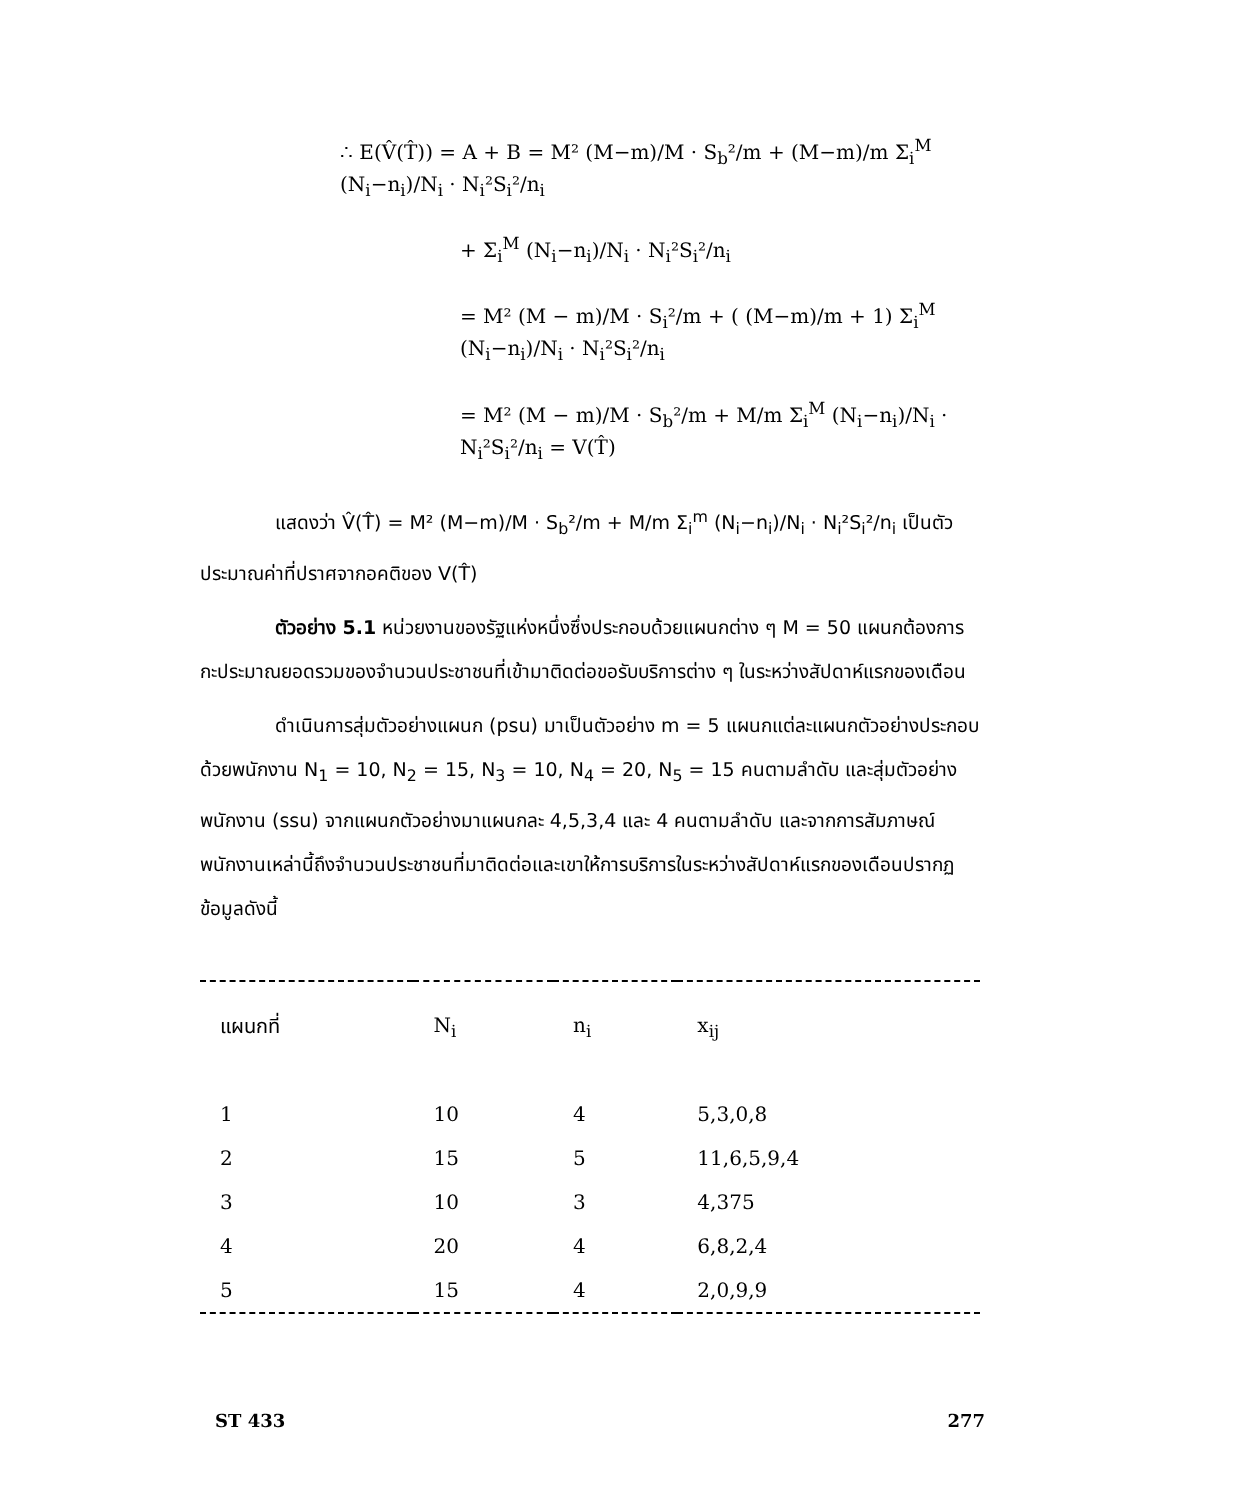∴ E(V̂(T̂)) = A + B = M² (M−m)/M · S<sub>b</sub>²/m + (M−m)/m Σ<sub>i</sub><sup>M</sup> (N<sub>i</sub>−n<sub>i</sub>)/N<sub>i</sub> · N<sub>i</sub>²S<sub>i</sub>²/n<sub>i</sub>
+ Σ<sub>i</sub><sup>M</sup> (N<sub>i</sub>−n<sub>i</sub>)/N<sub>i</sub> · N<sub>i</sub>²S<sub>i</sub>²/n<sub>i</sub>
= M² (M − m)/M · S<sub>i</sub>²/m + ( (M−m)/m + 1) Σ<sub>i</sub><sup>M</sup> (N<sub>i</sub>−n<sub>i</sub>)/N<sub>i</sub> · N<sub>i</sub>²S<sub>i</sub>²/n<sub>i</sub>
= M² (M − m)/M · S<sub>b</sub>²/m + M/m Σ<sub>i</sub><sup>M</sup> (N<sub>i</sub>−n<sub>i</sub>)/N<sub>i</sub> · N<sub>i</sub>²S<sub>i</sub>²/n<sub>i</sub> = V(T̂)
แสดงว่า V̂(T̂) = M² (M−m)/M · S<sub>b</sub>²/m + M/m Σ<sub>i</sub><sup>m</sup> (N<sub>i</sub>−n<sub>i</sub>)/N<sub>i</sub> · N<sub>i</sub>²S<sub>i</sub>²/n<sub>i</sub> เป็นตัวประมาณค่าที่ปราศจากอคติของ V(T̂)
ตัวอย่าง 5.1 หน่วยงานของรัฐแห่งหนึ่งซึ่งประกอบด้วยแผนกต่าง ๆ M = 50 แผนกต้องการกะประมาณยอดรวมของจำนวนประชาชนที่เข้ามาติดต่อขอรับบริการต่าง ๆ ในระหว่างสัปดาห์แรกของเดือน
ดำเนินการสุ่มตัวอย่างแผนก (psu) มาเป็นตัวอย่าง m = 5 แผนกแต่ละแผนกตัวอย่างประกอบด้วยพนักงาน N<sub>1</sub> = 10, N<sub>2</sub> = 15, N<sub>3</sub> = 10, N<sub>4</sub> = 20, N<sub>5</sub> = 15 คนตามลำดับ และสุ่มตัวอย่างพนักงาน (ssu) จากแผนกตัวอย่างมาแผนกละ 4,5,3,4 และ 4 คนตามลำดับ และจากการสัมภาษณ์พนักงานเหล่านี้ถึงจำนวนประชาชนที่มาติดต่อและเขาให้การบริการในระหว่างสัปดาห์แรกของเดือนปรากฏข้อมูลดังนี้
| แผนกที่ | N<sub>i</sub> | n<sub>i</sub> | x<sub>ij</sub> |
| --- | --- | --- | --- |
| 1 | 10 | 4 | 5,3,0,8 |
| 2 | 15 | 5 | 11,6,5,9,4 |
| 3 | 10 | 3 | 4,375 |
| 4 | 20 | 4 | 6,8,2,4 |
| 5 | 15 | 4 | 2,0,9,9 |
ST 433 277